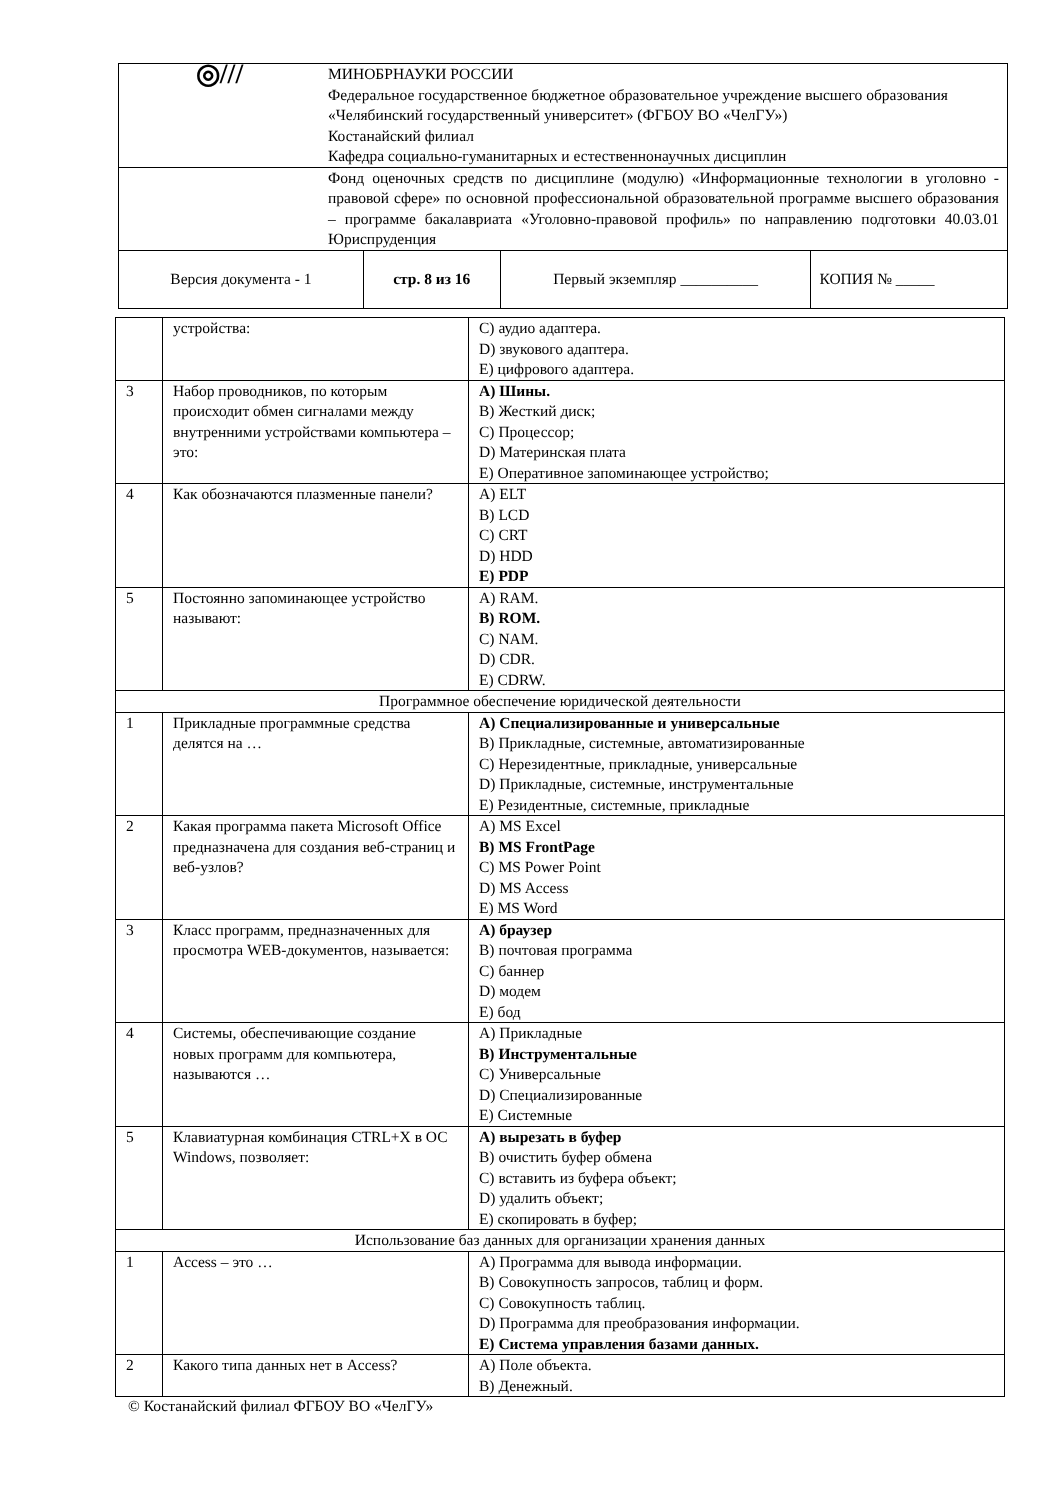| ◎/// | МИНОБРНАУКИ РОССИИ Федеральное государственное бюджетное образовательное учреждение высшего образования «Челябинский государственный университет» (ФГБОУ ВО «ЧелГУ») Костанайский филиал Кафедра социально-гуманитарных и естественнонаучных дисциплин | | | |
| | Фонд оценочных средств по дисциплине (модулю) «Информационные технологии в уголовно - правовой сфере» по основной профессиональной образовательной программе высшего образования – программе бакалавриата «Уголовно-правовой профиль» по направлению подготовки 40.03.01 Юриспруденция | | | |
| Версия документа - 1 | | стр. 8 из 16 | Первый экземпляр __________ | КОПИЯ № _____ |
| | устройства: | C) аудио адаптера. D) звукового адаптера. E) цифрового адаптера. |
| 3 | Набор проводников, по которым происходит обмен сигналами между внутренними устройствами компьютера – это: | A) Шины. B) Жесткий диск; C) Процессор; D) Материнская плата E) Оперативное запоминающее устройство; |
| 4 | Как обозначаются плазменные панели? | A) ELT B) LCD C) CRT D) HDD E) PDP |
| 5 | Постоянно запоминающее устройство называют: | A) RAM. B) ROM. C) NAM. D) CDR. E) CDRW. |
| Программное обеспечение юридической деятельности | | |
| 1 | Прикладные программные средства делятся на … | A) Специализированные и универсальные B) Прикладные, системные, автоматизированные C) Нерезидентные, прикладные, универсальные D) Прикладные, системные, инструментальные E) Резидентные, системные, прикладные |
| 2 | Какая программа пакета Microsoft Office предназначена для создания веб-страниц и веб-узлов? | A) MS Excel B) MS FrontPage C) MS Power Point D) MS Access E) MS Word |
| 3 | Класс программ, предназначенных для просмотра WEB-документов, называется: | A) браузер B) почтовая программа C) баннер D) модем E) бод |
| 4 | Системы, обеспечивающие создание новых программ для компьютера, называются … | A) Прикладные B) Инструментальные C) Универсальные D) Специализированные E) Системные |
| 5 | Клавиатурная комбинация CTRL+X в ОС Windows, позволяет: | A) вырезать в буфер B) очистить буфер обмена C) вставить из буфера объект; D) удалить объект; E) скопировать в буфер; |
| Использование баз данных для организации хранения данных | | |
| 1 | Access – это … | A) Программа для вывода информации. B) Совокупность запросов, таблиц и форм. C) Совокупность таблиц. D) Программа для преобразования информации. E) Система управления базами данных. |
| 2 | Какого типа данных нет в Access? | A) Поле объекта. B) Денежный. |
© Костанайский филиал ФГБОУ ВО «ЧелГУ»